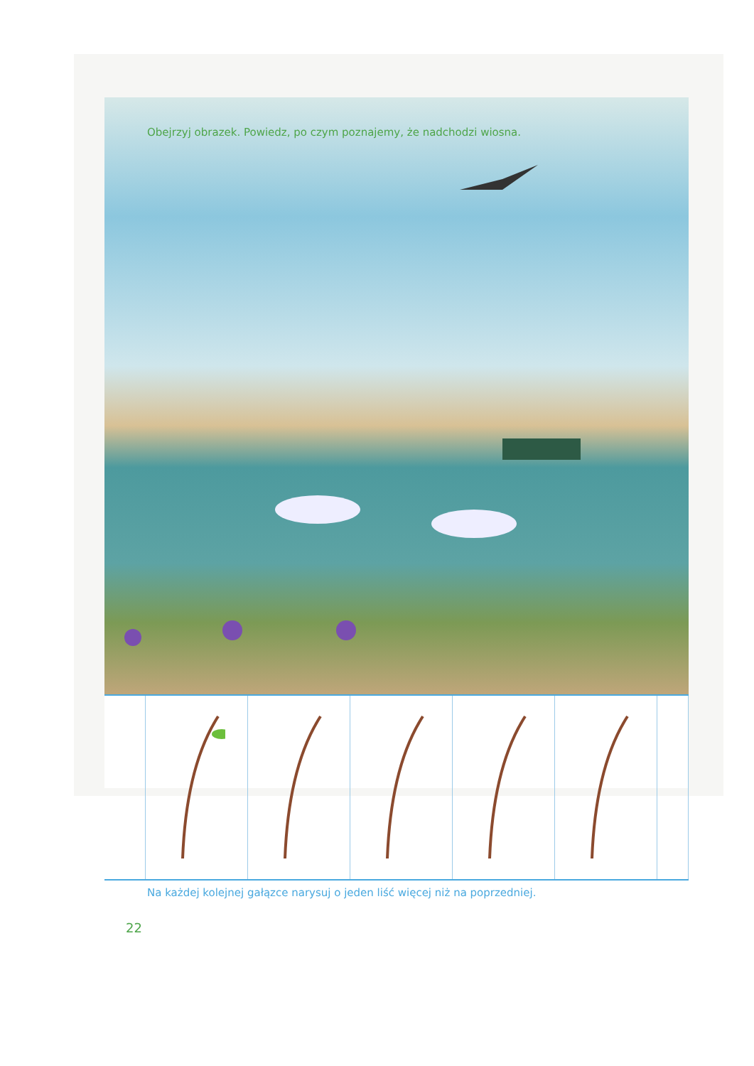Obejrzyj obrazek. Powiedz, po czym poznajemy, że nadchodzi wiosna.
Na każdej kolejnej gałązce narysuj o jeden liść więcej niż na poprzedniej.
22